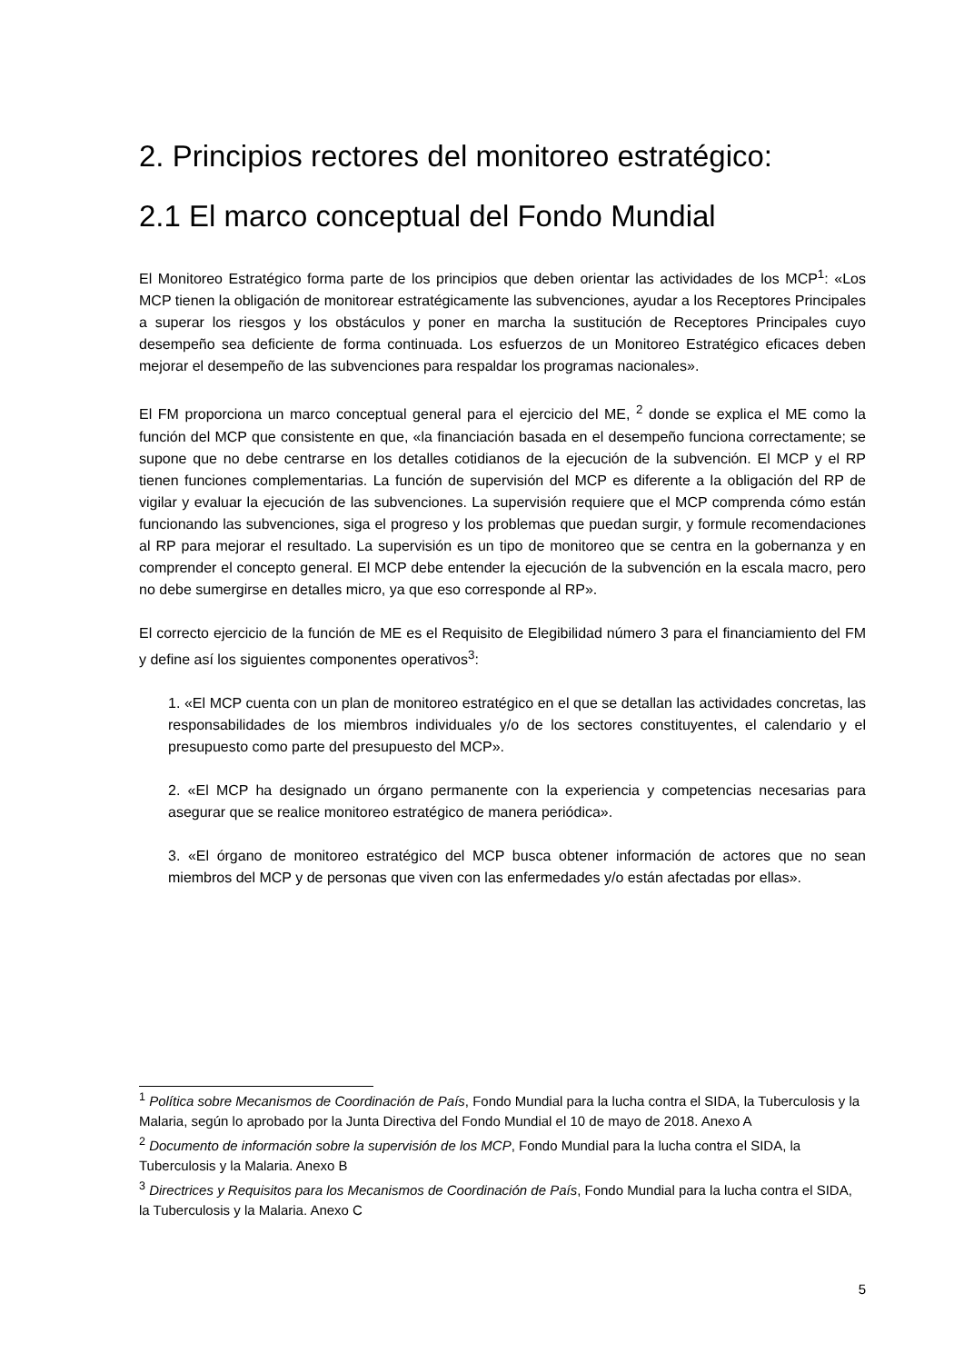2. Principios rectores del monitoreo estratégico:
2.1 El marco conceptual del Fondo Mundial
El Monitoreo Estratégico forma parte de los principios que deben orientar las actividades de los MCP<sup>1</sup>: «Los MCP tienen la obligación de monitorear estratégicamente las subvenciones, ayudar a los Receptores Principales a superar los riesgos y los obstáculos y poner en marcha la sustitución de Receptores Principales cuyo desempeño sea deficiente de forma continuada. Los esfuerzos de un Monitoreo Estratégico eficaces deben mejorar el desempeño de las subvenciones para respaldar los programas nacionales».
El FM proporciona un marco conceptual general para el ejercicio del ME, <sup>2</sup> donde se explica el ME como la función del MCP que consistente en que, «la financiación basada en el desempeño funciona correctamente; se supone que no debe centrarse en los detalles cotidianos de la ejecución de la subvención. El MCP y el RP tienen funciones complementarias. La función de supervisión del MCP es diferente a la obligación del RP de vigilar y evaluar la ejecución de las subvenciones. La supervisión requiere que el MCP comprenda cómo están funcionando las subvenciones, siga el progreso y los problemas que puedan surgir, y formule recomendaciones al RP para mejorar el resultado. La supervisión es un tipo de monitoreo que se centra en la gobernanza y en comprender el concepto general. El MCP debe entender la ejecución de la subvención en la escala macro, pero no debe sumergirse en detalles micro, ya que eso corresponde al RP».
El correcto ejercicio de la función de ME es el Requisito de Elegibilidad número 3 para el financiamiento del FM y define así los siguientes componentes operativos<sup>3</sup>:
1. «El MCP cuenta con un plan de monitoreo estratégico en el que se detallan las actividades concretas, las responsabilidades de los miembros individuales y/o de los sectores constituyentes, el calendario y el presupuesto como parte del presupuesto del MCP».
2. «El MCP ha designado un órgano permanente con la experiencia y competencias necesarias para asegurar que se realice monitoreo estratégico de manera periódica».
3. «El órgano de monitoreo estratégico del MCP busca obtener información de actores que no sean miembros del MCP y de personas que viven con las enfermedades y/o están afectadas por ellas».
<sup>1</sup> Política sobre Mecanismos de Coordinación de País, Fondo Mundial para la lucha contra el SIDA, la Tuberculosis y la Malaria, según lo aprobado por la Junta Directiva del Fondo Mundial el 10 de mayo de 2018. Anexo A
<sup>2</sup> Documento de información sobre la supervisión de los MCP, Fondo Mundial para la lucha contra el SIDA, la Tuberculosis y la Malaria. Anexo B
<sup>3</sup> Directrices y Requisitos para los Mecanismos de Coordinación de País, Fondo Mundial para la lucha contra el SIDA, la Tuberculosis y la Malaria. Anexo C
5